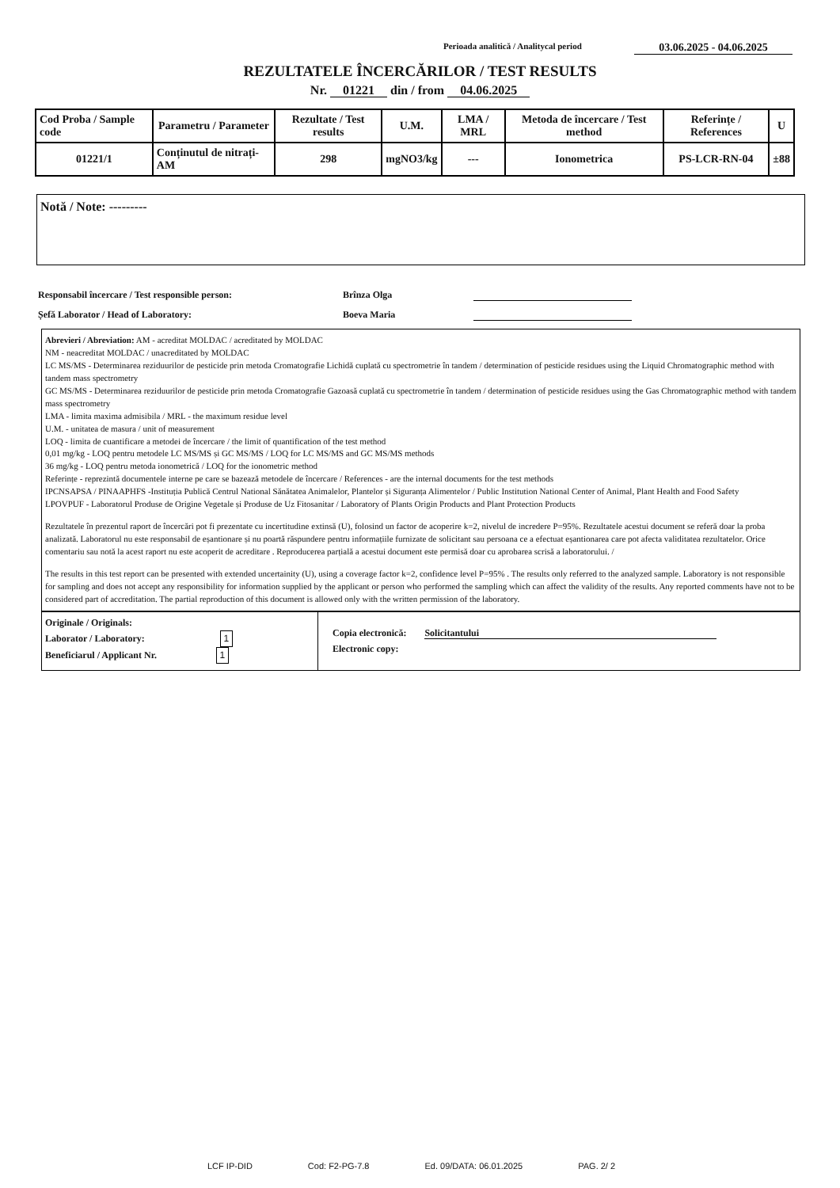Perioada analitică / Analitycal period 03.06.2025 - 04.06.2025
REZULTATELE ÎNCERCĂRILOR / TEST RESULTS
Nr. 01221 din / from 04.06.2025
| Cod Proba / Sample code | Parametru / Parameter | Rezultate / Test results | U.M. | LMA / MRL | Metoda de încercare / Test method | Referințe / References | U |
| --- | --- | --- | --- | --- | --- | --- | --- |
| 01221/1 | Conținutul de nitrați- AM | 298 | mgNO3/kg | --- | Ionometrica | PS-LCR-RN-04 | ±88 |
Notă / Note: ---------
Responsabil încercare / Test responsible person: Brînza Olga
Șefă Laborator / Head of Laboratory: Boeva Maria
Abrevieri / Abreviation: AM - acreditat MOLDAC / acreditated by MOLDAC
NM - neacreditat MOLDAC / unacreditated by MOLDAC
LC MS/MS - Determinarea reziduurilor de pesticide prin metoda Cromatografie Lichidă cuplată cu spectrometrie în tandem / determination of pesticide residues using the Liquid Chromatographic method with tandem mass spectrometry
GC MS/MS - Determinarea reziduurilor de pesticide prin metoda Cromatografie Gazoasă cuplată cu spectrometrie în tandem / determination of pesticide residues using the Gas Chromatographic method with tandem mass spectrometry
LMA - limita maxima admisibila / MRL - the maximum residue level
U.M. - unitatea de masura / unit of measurement
LOQ - limita de cuantificare a metodei de încercare / the limit of quantification of the test method
0,01 mg/kg - LOQ pentru metodele LC MS/MS și GC MS/MS / LOQ for LC MS/MS and GC MS/MS methods
36 mg/kg - LOQ pentru metoda ionometrică / LOQ for the ionometric method
Referințe - reprezintă documentele interne pe care se bazează metodele de încercare / References - are the internal documents for the test methods
IPCNSAPSA / PINAAPHFS -Instituția Publică Centrul National Sănătatea Animalelor, Plantelor și Siguranța Alimentelor / Public Institution National Center of Animal, Plant Health and Food Safety
LPOVPUF - Laboratorul Produse de Origine Vegetale și Produse de Uz Fitosanitar / Laboratory of Plants Origin Products and Plant Protection Products
Rezultatele în prezentul raport de încercări pot fi prezentate cu incertitudine extinsă (U), folosind un factor de acoperire k=2, nivelul de incredere P=95%. Rezultatele acestui document se referă doar la proba analizată. Laboratorul nu este responsabil de eșantionare și nu poartă răspundere pentru informațiile furnizate de solicitant sau persoana ce a efectuat eșantionarea care pot afecta validitatea rezultatelor. Orice comentariu sau notă la acest raport nu este acoperit de acreditare . Reproducerea parțială a acestui document este permisă doar cu aprobarea scrisă a laboratorului. /
The results in this test report can be presented with extended uncertainity (U), using a coverage factor k=2, confidence level P=95% . The results only referred to the analyzed sample. Laboratory is not responsible for sampling and does not accept any responsibility for information supplied by the applicant or person who performed the sampling which can affect the validity of the results. Any reported comments have not to be considered part of accreditation. The partial reproduction of this document is allowed only with the written permission of the laboratory.
Originale / Originals:
Laborator / Laboratory: 1
Beneficiarul / Applicant Nr. 1
Copia electronică: Solicitantului
Electronic copy:
LCF IP-DID Cod: F2-PG-7.8 Ed. 09/DATA: 06.01.2025 PAG. 2/ 2